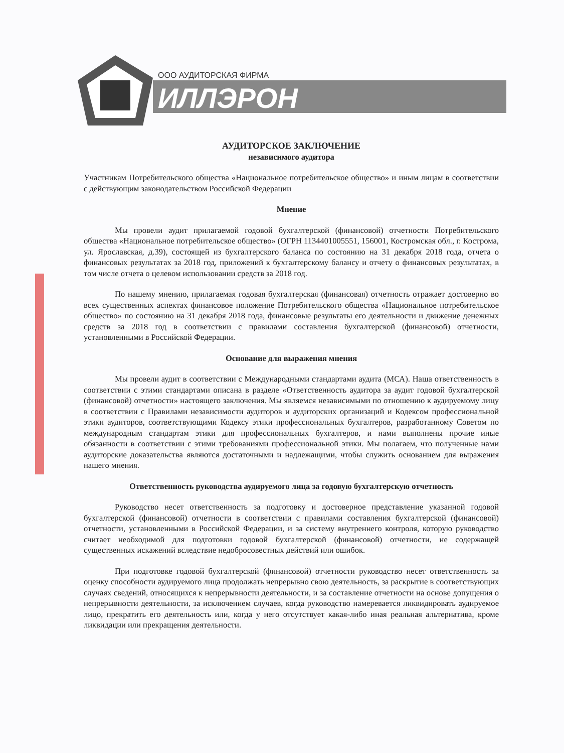ООО АУДИТОРСКАЯ ФИРМА
ИЛЛЭРОН
АУДИТОРСКОЕ ЗАКЛЮЧЕНИЕ
независимого аудитора
Участникам Потребительского общества «Национальное потребительское общество» и иным лицам в соответствии с действующим законодательством Российской Федерации
Мнение
Мы провели аудит прилагаемой годовой бухгалтерской (финансовой) отчетности Потребительского общества «Национальное потребительское общество» (ОГРН 1134401005551, 156001, Костромская обл., г. Кострома, ул. Ярославская, д.39), состоящей из бухгалтерского баланса по состоянию на 31 декабря 2018 года, отчета о финансовых результатах за 2018 год, приложений к бухгалтерскому балансу и отчету о финансовых результатах, в том числе отчета о целевом использовании средств за 2018 год.
По нашему мнению, прилагаемая годовая бухгалтерская (финансовая) отчетность отражает достоверно во всех существенных аспектах финансовое положение Потребительского общества «Национальное потребительское общество» по состоянию на 31 декабря 2018 года, финансовые результаты его деятельности и движение денежных средств за 2018 год в соответствии с правилами составления бухгалтерской (финансовой) отчетности, установленными в Российской Федерации.
Основание для выражения мнения
Мы провели аудит в соответствии с Международными стандартами аудита (МСА). Наша ответственность в соответствии с этими стандартами описана в разделе «Ответственность аудитора за аудит годовой бухгалтерской (финансовой) отчетности» настоящего заключения. Мы являемся независимыми по отношению к аудируемому лицу в соответствии с Правилами независимости аудиторов и аудиторских организаций и Кодексом профессиональной этики аудиторов, соответствующими Кодексу этики профессиональных бухгалтеров, разработанному Советом по международным стандартам этики для профессиональных бухгалтеров, и нами выполнены прочие иные обязанности в соответствии с этими требованиями профессиональной этики. Мы полагаем, что полученные нами аудиторские доказательства являются достаточными и надлежащими, чтобы служить основанием для выражения нашего мнения.
Ответственность руководства аудируемого лица за годовую бухгалтерскую отчетность
Руководство несет ответственность за подготовку и достоверное представление указанной годовой бухгалтерской (финансовой) отчетности в соответствии с правилами составления бухгалтерской (финансовой) отчетности, установленными в Российской Федерации, и за систему внутреннего контроля, которую руководство считает необходимой для подготовки годовой бухгалтерской (финансовой) отчетности, не содержащей существенных искажений вследствие недобросовестных действий или ошибок.
При подготовке годовой бухгалтерской (финансовой) отчетности руководство несет ответственность за оценку способности аудируемого лица продолжать непрерывно свою деятельность, за раскрытие в соответствующих случаях сведений, относящихся к непрерывности деятельности, и за составление отчетности на основе допущения о непрерывности деятельности, за исключением случаев, когда руководство намеревается ликвидировать аудируемое лицо, прекратить его деятельность или, когда у него отсутствует какая-либо иная реальная альтернатива, кроме ликвидации или прекращения деятельности.